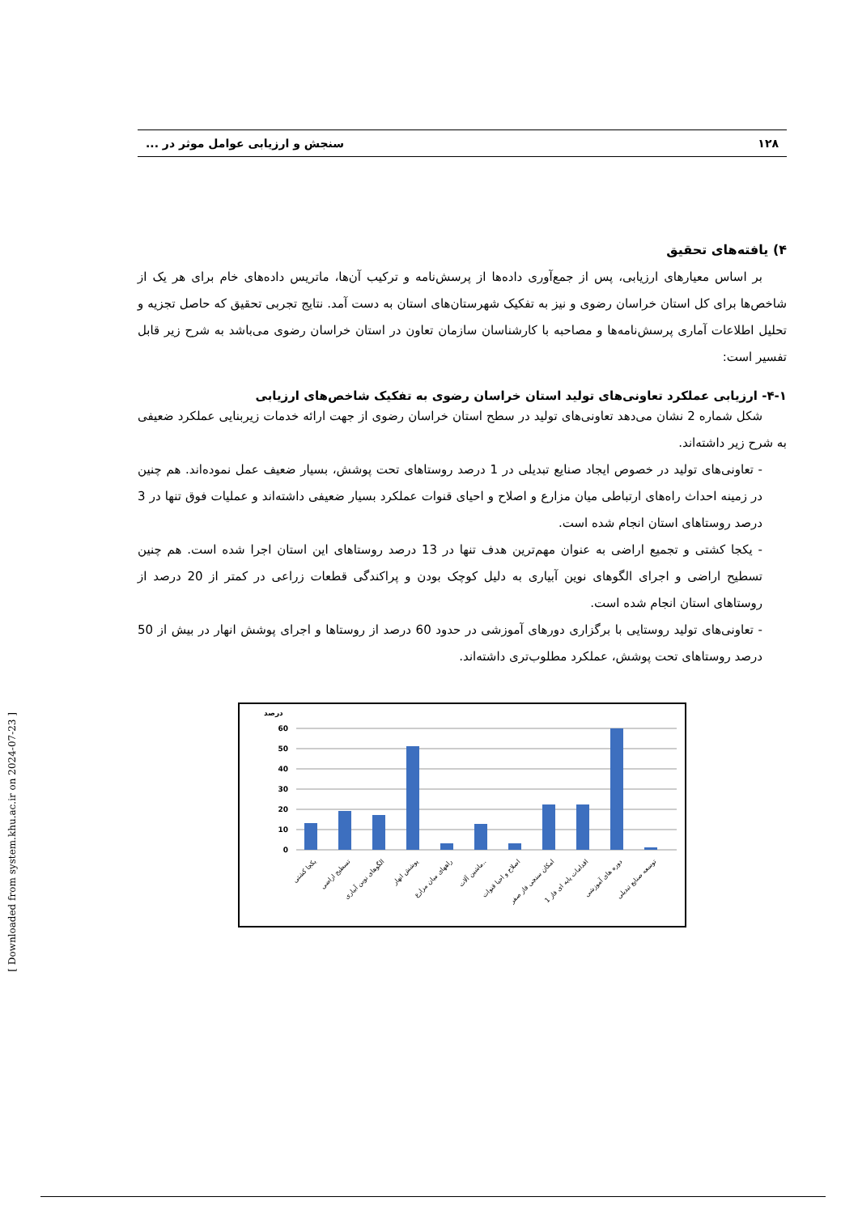۱۲۸ سنجش و ارزیابی عوامل موثر در ...
۴) یافته‌های تحقیق
بر اساس معیارهای ارزیابی، پس از جمع‌آوری داده‌ها از پرسش‌نامه و ترکیب آن‌ها، ماتریس داده‌های خام برای هر یک از شاخص‌ها برای کل استان خراسان رضوی و نیز به تفکیک شهرستان‌های استان به دست آمد. نتایج تجربی تحقیق که حاصل تجزیه و تحلیل اطلاعات آماری پرسش‌نامه‌ها و مصاحبه با کارشناسان سازمان تعاون در استان خراسان رضوی می‌باشد به شرح زیر قابل تفسیر است:
۴-۱- ارزیابی عملکرد تعاونی‌های تولید استان خراسان رضوی به تفکیک شاخص‌های ارزیابی
شکل شماره 2 نشان می‌دهد تعاونی‌های تولید در سطح استان خراسان رضوی از جهت ارائه خدمات زیربنایی عملکرد ضعیفی به شرح زیر داشته‌اند.
- تعاونی‌های تولید در خصوص ایجاد صنایع تبدیلی در 1 درصد روستاهای تحت پوشش، بسیار ضعیف عمل نموده‌اند. هم چنین در زمینه احداث راه‌های ارتباطی میان مزارع و اصلاح و احیای قنوات عملکرد بسیار ضعیفی داشته‌اند و عملیات فوق تنها در 3 درصد روستاهای استان انجام شده است.
- یکجا کشتی و تجمیع اراضی به عنوان مهم‌ترین هدف تنها در 13 درصد روستاهای این استان اجرا شده است. هم چنین تسطیح اراضی و اجرای الگوهای نوین آبیاری به دلیل کوچک بودن و پراکندگی قطعات زراعی در کمتر از 20 درصد از روستاهای استان انجام شده است.
- تعاونی‌های تولید روستایی با برگزاری دورهای آموزشی در حدود 60 درصد از روستاها و اجرای پوشش انهار در بیش از 50 درصد روستاهای تحت پوشش، عملکرد مطلوب‌تری داشته‌اند.
درصد
60
50
40
30
20
10
0
یکجا کشتی
تسطیح اراضی
الگوهای نوین آبیاری
پوشش انهار
راههای میان مزارع
ماشین آلات..
اصلاح و احیا قنوات
امکان سنجی فاز صفر
اقدامات پایه ای فاز 1
دوره های آموزشی
توسعه صنایع تبدیلی
[ Downloaded from system.khu.ac.ir on 2024-07-23 ]